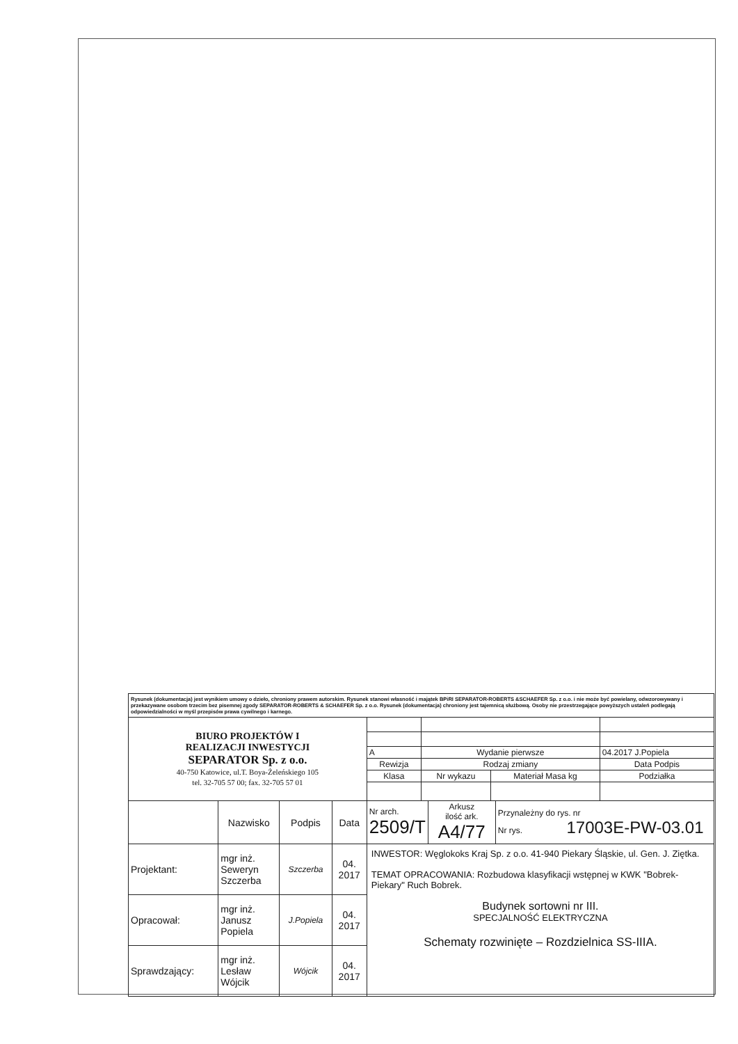| Rysunek (dokumentacja) jest wynikiem umowy o dzieło, chroniony prawem autorskim. Rysunek stanowi własność i majątek BPiRI SEPARATOR-ROBERTS &SCHAEFER Sp. z o.o. i nie może być powielany, odwzorowywany i przekazywane osobom trzecim bez pisemnej zgody SEPARATOR-ROBERTS & SCHAEFER Sp. z o.o. Rysunek (dokumentacja) chroniony jest tajemnicą służbową. Osoby nie przestrzegające powyższych ustaleń podlegają odpowiedzialności w myśl przepisów prawa cywilnego i karnego. | | | | | | | |
| BIURO PROJEKTÓW I REALIZACJI INWESTYCJI SEPARATOR Sp. z o.o. 40-750 Katowice, ul.T. Boya-Żeleńskiego 105 tel. 32-705 57 00; fax. 32-705 57 01 | | | | | | | |
| | | | | A | Wydanie pierwsze | | 04.2017 J.Popiela |
| | | | | Rewizja | Rodzaj zmiany | | Data Podpis |
| | | | | Klasa | Nr wykazu | Materiał Masa kg | Podziałka |
| | Nazwisko | Podpis | Data | / Nr arch. 2509/T / Arkusz ilość ark. A4/77 / Przynależny do rys. nr Nr rys. 17003E-PW-03.01 / | | | |
| Projektant: | mgr inż. Seweryn Szczerba | Szczerba | 04. 2017 | INWESTOR: Węglokoks Kraj Sp. z o.o. 41-940 Piekary Śląskie, ul. Gen. J. Ziętka. TEMAT OPRACOWANIA: Rozbudowa klasyfikacji wstępnej w KWK "Bobrek-Piekary" Ruch Bobrek. Budynek sortowni nr III. SPECJALNOŚĆ ELEKTRYCZNA Schematy rozwinięte – Rozdzielnica SS-IIIA. | | | |
| Opracował: | mgr inż. Janusz Popiela | J.Popiela | 04. 2017 | | | | |
| Sprawdzający: | mgr inż. Lesław Wójcik | Wójcik | 04. 2017 | | | | |